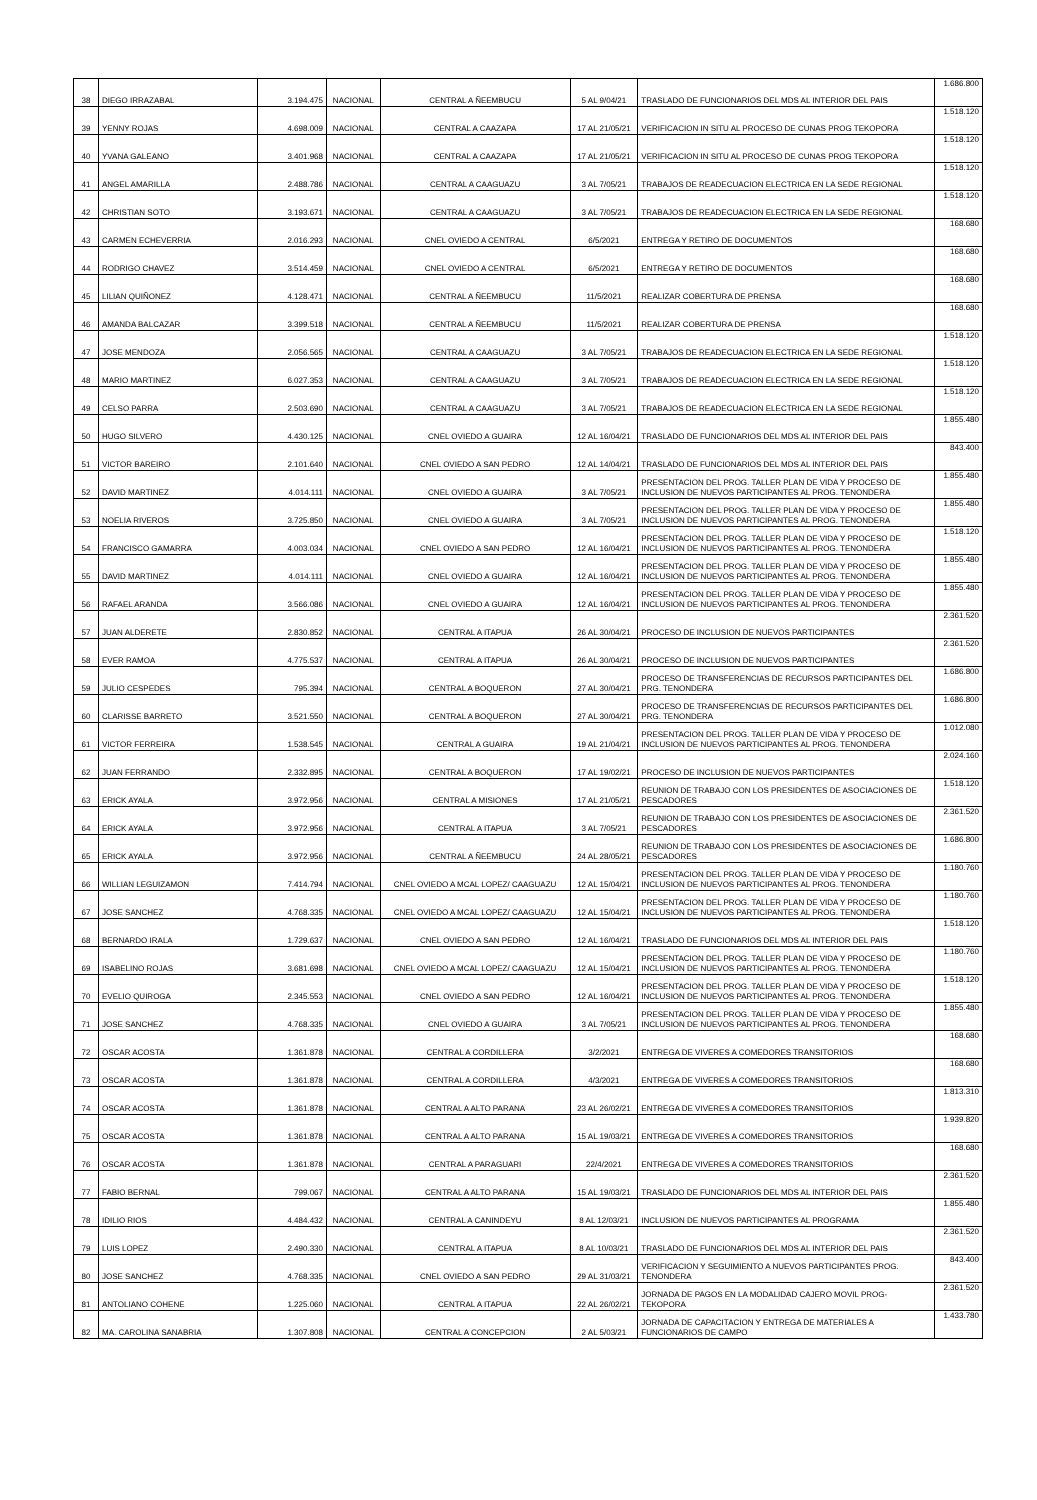| 38 | DIEGO IRRAZABAL | 3.194.475 | NACIONAL | CENTRAL A ÑEEMBUCU | 5 AL 9/04/21 | TRASLADO DE FUNCIONARIOS DEL MDS AL INTERIOR DEL PAIS | 1.686.800 |
| 39 | YENNY ROJAS | 4.698.009 | NACIONAL | CENTRAL A CAAZAPA | 17 AL 21/05/21 | VERIFICACION IN SITU AL PROCESO DE CUNAS PROG TEKOPORA | 1.518.120 |
| 40 | YVANA GALEANO | 3.401.968 | NACIONAL | CENTRAL A CAAZAPA | 17 AL 21/05/21 | VERIFICACION IN SITU AL PROCESO DE CUNAS PROG TEKOPORA | 1.518.120 |
| 41 | ANGEL AMARILLA | 2.488.786 | NACIONAL | CENTRAL A CAAGUAZU | 3 AL 7/05/21 | TRABAJOS DE READECUACION ELECTRICA EN LA SEDE REGIONAL | 1.518.120 |
| 42 | CHRISTIAN SOTO | 3.193.671 | NACIONAL | CENTRAL A CAAGUAZU | 3 AL 7/05/21 | TRABAJOS DE READECUACION ELECTRICA EN LA SEDE REGIONAL | 1.518.120 |
| 43 | CARMEN ECHEVERRIA | 2.016.293 | NACIONAL | CNEL OVIEDO A CENTRAL | 6/5/2021 | ENTREGA Y RETIRO DE DOCUMENTOS | 168.680 |
| 44 | RODRIGO CHAVEZ | 3.514.459 | NACIONAL | CNEL OVIEDO A CENTRAL | 6/5/2021 | ENTREGA Y RETIRO DE DOCUMENTOS | 168.680 |
| 45 | LILIAN QUIÑONEZ | 4.128.471 | NACIONAL | CENTRAL A ÑEEMBUCU | 11/5/2021 | REALIZAR COBERTURA DE PRENSA | 168.680 |
| 46 | AMANDA BALCAZAR | 3.399.518 | NACIONAL | CENTRAL A ÑEEMBUCU | 11/5/2021 | REALIZAR COBERTURA DE PRENSA | 168.680 |
| 47 | JOSE MENDOZA | 2.056.565 | NACIONAL | CENTRAL A CAAGUAZU | 3 AL 7/05/21 | TRABAJOS DE READECUACION ELECTRICA EN LA SEDE REGIONAL | 1.518.120 |
| 48 | MARIO MARTINEZ | 6.027.353 | NACIONAL | CENTRAL A CAAGUAZU | 3 AL 7/05/21 | TRABAJOS DE READECUACION ELECTRICA EN LA SEDE REGIONAL | 1.518.120 |
| 49 | CELSO PARRA | 2.503.690 | NACIONAL | CENTRAL A CAAGUAZU | 3 AL 7/05/21 | TRABAJOS DE READECUACION ELECTRICA EN LA SEDE REGIONAL | 1.518.120 |
| 50 | HUGO SILVERO | 4.430.125 | NACIONAL | CNEL OVIEDO A GUAIRA | 12 AL 16/04/21 | TRASLADO DE FUNCIONARIOS DEL MDS AL INTERIOR DEL PAIS | 1.855.480 |
| 51 | VICTOR BAREIRO | 2.101.640 | NACIONAL | CNEL OVIEDO A SAN PEDRO | 12 AL 14/04/21 | TRASLADO DE FUNCIONARIOS DEL MDS AL INTERIOR DEL PAIS | 843.400 |
| 52 | DAVID MARTINEZ | 4.014.111 | NACIONAL | CNEL OVIEDO A GUAIRA | 3 AL 7/05/21 | PRESENTACION DEL PROG. TALLER PLAN DE VIDA Y PROCESO DE INCLUSION DE NUEVOS PARTICIPANTES AL PROG. TENONDERA | 1.855.480 |
| 53 | NOELIA RIVEROS | 3.725.850 | NACIONAL | CNEL OVIEDO A GUAIRA | 3 AL 7/05/21 | PRESENTACION DEL PROG. TALLER PLAN DE VIDA Y PROCESO DE INCLUSION DE NUEVOS PARTICIPANTES AL PROG. TENONDERA | 1.855.480 |
| 54 | FRANCISCO GAMARRA | 4.003.034 | NACIONAL | CNEL OVIEDO A SAN PEDRO | 12 AL 16/04/21 | PRESENTACION DEL PROG. TALLER PLAN DE VIDA Y PROCESO DE INCLUSION DE NUEVOS PARTICIPANTES AL PROG. TENONDERA | 1.518.120 |
| 55 | DAVID MARTINEZ | 4.014.111 | NACIONAL | CNEL OVIEDO A GUAIRA | 12 AL 16/04/21 | PRESENTACION DEL PROG. TALLER PLAN DE VIDA Y PROCESO DE INCLUSION DE NUEVOS PARTICIPANTES AL PROG. TENONDERA | 1.855.480 |
| 56 | RAFAEL ARANDA | 3.566.086 | NACIONAL | CNEL OVIEDO A GUAIRA | 12 AL 16/04/21 | PRESENTACION DEL PROG. TALLER PLAN DE VIDA Y PROCESO DE INCLUSION DE NUEVOS PARTICIPANTES AL PROG. TENONDERA | 1.855.480 |
| 57 | JUAN ALDERETE | 2.830.852 | NACIONAL | CENTRAL A ITAPUA | 26 AL 30/04/21 | PROCESO DE INCLUSION DE NUEVOS PARTICIPANTES | 2.361.520 |
| 58 | EVER RAMOA | 4.775.537 | NACIONAL | CENTRAL A ITAPUA | 26 AL 30/04/21 | PROCESO DE INCLUSION DE NUEVOS PARTICIPANTES | 2.361.520 |
| 59 | JULIO CESPEDES | 795.394 | NACIONAL | CENTRAL A BOQUERON | 27 AL 30/04/21 | PROCESO DE TRANSFERENCIAS DE RECURSOS PARTICIPANTES DEL PRG. TENONDERA | 1.686.800 |
| 60 | CLARISSE BARRETO | 3.521.550 | NACIONAL | CENTRAL A BOQUERON | 27 AL 30/04/21 | PROCESO DE TRANSFERENCIAS DE RECURSOS PARTICIPANTES DEL PRG. TENONDERA | 1.686.800 |
| 61 | VICTOR FERREIRA | 1.538.545 | NACIONAL | CENTRAL A GUAIRA | 19 AL 21/04/21 | PRESENTACION DEL PROG. TALLER PLAN DE VIDA Y PROCESO DE INCLUSION DE NUEVOS PARTICIPANTES AL PROG. TENONDERA | 1.012.080 |
| 62 | JUAN FERRANDO | 2.332.895 | NACIONAL | CENTRAL A BOQUERON | 17 AL 19/02/21 | PROCESO DE INCLUSION DE NUEVOS PARTICIPANTES | 2.024.160 |
| 63 | ERICK AYALA | 3.972.956 | NACIONAL | CENTRAL A MISIONES | 17 AL 21/05/21 | REUNION DE TRABAJO CON LOS PRESIDENTES DE ASOCIACIONES DE PESCADORES | 1.518.120 |
| 64 | ERICK AYALA | 3.972.956 | NACIONAL | CENTRAL A ITAPUA | 3 AL 7/05/21 | REUNION DE TRABAJO CON LOS PRESIDENTES DE ASOCIACIONES DE PESCADORES | 2.361.520 |
| 65 | ERICK AYALA | 3.972.956 | NACIONAL | CENTRAL A ÑEEMBUCU | 24 AL 28/05/21 | REUNION DE TRABAJO CON LOS PRESIDENTES DE ASOCIACIONES DE PESCADORES | 1.686.800 |
| 66 | WILLIAN LEGUIZAMON | 7.414.794 | NACIONAL | CNEL OVIEDO A MCAL LOPEZ/ CAAGUAZU | 12 AL 15/04/21 | PRESENTACION DEL PROG. TALLER PLAN DE VIDA Y PROCESO DE INCLUSION DE NUEVOS PARTICIPANTES AL PROG. TENONDERA | 1.180.760 |
| 67 | JOSE SANCHEZ | 4.768.335 | NACIONAL | CNEL OVIEDO A MCAL LOPEZ/ CAAGUAZU | 12 AL 15/04/21 | PRESENTACION DEL PROG. TALLER PLAN DE VIDA Y PROCESO DE INCLUSION DE NUEVOS PARTICIPANTES AL PROG. TENONDERA | 1.180.760 |
| 68 | BERNARDO IRALA | 1.729.637 | NACIONAL | CNEL OVIEDO A SAN PEDRO | 12 AL 16/04/21 | TRASLADO DE FUNCIONARIOS DEL MDS AL INTERIOR DEL PAIS | 1.518.120 |
| 69 | ISABELINO ROJAS | 3.681.698 | NACIONAL | CNEL OVIEDO A MCAL LOPEZ/ CAAGUAZU | 12 AL 15/04/21 | PRESENTACION DEL PROG. TALLER PLAN DE VIDA Y PROCESO DE INCLUSION DE NUEVOS PARTICIPANTES AL PROG. TENONDERA | 1.180.760 |
| 70 | EVELIO QUIROGA | 2.345.553 | NACIONAL | CNEL OVIEDO A SAN PEDRO | 12 AL 16/04/21 | PRESENTACION DEL PROG. TALLER PLAN DE VIDA Y PROCESO DE INCLUSION DE NUEVOS PARTICIPANTES AL PROG. TENONDERA | 1.518.120 |
| 71 | JOSE SANCHEZ | 4.768.335 | NACIONAL | CNEL OVIEDO A GUAIRA | 3 AL 7/05/21 | PRESENTACION DEL PROG. TALLER PLAN DE VIDA Y PROCESO DE INCLUSION DE NUEVOS PARTICIPANTES AL PROG. TENONDERA | 1.855.480 |
| 72 | OSCAR ACOSTA | 1.361.878 | NACIONAL | CENTRAL A CORDILLERA | 3/2/2021 | ENTREGA DE VIVERES A COMEDORES TRANSITORIOS | 168.680 |
| 73 | OSCAR ACOSTA | 1.361.878 | NACIONAL | CENTRAL A CORDILLERA | 4/3/2021 | ENTREGA DE VIVERES A COMEDORES TRANSITORIOS | 168.680 |
| 74 | OSCAR ACOSTA | 1.361.878 | NACIONAL | CENTRAL A ALTO PARANA | 23 AL 26/02/21 | ENTREGA DE VIVERES A COMEDORES TRANSITORIOS | 1.813.310 |
| 75 | OSCAR ACOSTA | 1.361.878 | NACIONAL | CENTRAL A ALTO PARANA | 15 AL 19/03/21 | ENTREGA DE VIVERES A COMEDORES TRANSITORIOS | 1.939.820 |
| 76 | OSCAR ACOSTA | 1.361.878 | NACIONAL | CENTRAL A PARAGUARI | 22/4/2021 | ENTREGA DE VIVERES A COMEDORES TRANSITORIOS | 168.680 |
| 77 | FABIO BERNAL | 799.067 | NACIONAL | CENTRAL A ALTO PARANA | 15 AL 19/03/21 | TRASLADO DE FUNCIONARIOS DEL MDS AL INTERIOR DEL PAIS | 2.361.520 |
| 78 | IDILIO RIOS | 4.484.432 | NACIONAL | CENTRAL A CANINDEYU | 8 AL 12/03/21 | INCLUSION DE NUEVOS PARTICIPANTES AL PROGRAMA | 1.855.480 |
| 79 | LUIS LOPEZ | 2.490.330 | NACIONAL | CENTRAL A ITAPUA | 8 AL 10/03/21 | TRASLADO DE FUNCIONARIOS DEL MDS AL INTERIOR DEL PAIS | 2.361.520 |
| 80 | JOSE SANCHEZ | 4.768.335 | NACIONAL | CNEL OVIEDO A SAN PEDRO | 29 AL 31/03/21 | VERIFICACION Y SEGUIMIENTO A NUEVOS PARTICIPANTES PROG. TENONDERA | 843.400 |
| 81 | ANTOLIANO COHENE | 1.225.060 | NACIONAL | CENTRAL A ITAPUA | 22 AL 26/02/21 | JORNADA DE PAGOS EN LA MODALIDAD CAJERO MOVIL PROG- TEKOPORA | 2.361.520 |
| 82 | MA. CAROLINA SANABRIA | 1.307.808 | NACIONAL | CENTRAL A CONCEPCION | 2 AL 5/03/21 | JORNADA DE CAPACITACION Y ENTREGA DE MATERIALES A FUNCIONARIOS DE CAMPO | 1.433.780 |